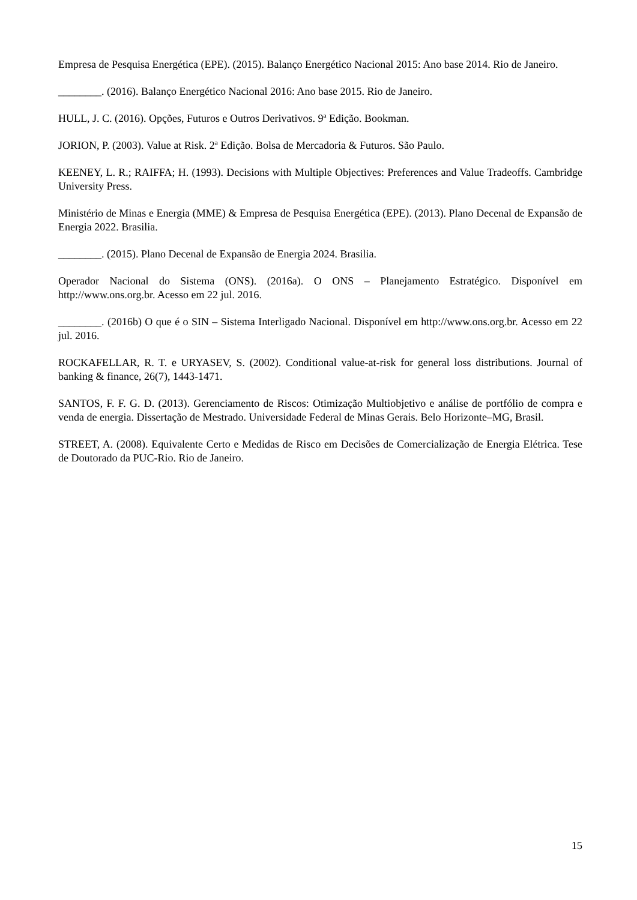Empresa de Pesquisa Energética (EPE). (2015). Balanço Energético Nacional 2015: Ano base 2014. Rio de Janeiro.
________. (2016). Balanço Energético Nacional 2016: Ano base 2015. Rio de Janeiro.
HULL, J. C. (2016). Opções, Futuros e Outros Derivativos. 9ª Edição. Bookman.
JORION, P. (2003). Value at Risk. 2ª Edição. Bolsa de Mercadoria & Futuros. São Paulo.
KEENEY, L. R.; RAIFFA; H. (1993). Decisions with Multiple Objectives: Preferences and Value Tradeoffs. Cambridge University Press.
Ministério de Minas e Energia (MME) & Empresa de Pesquisa Energética (EPE). (2013). Plano Decenal de Expansão de Energia 2022. Brasilia.
________. (2015). Plano Decenal de Expansão de Energia 2024. Brasilia.
Operador Nacional do Sistema (ONS). (2016a). O ONS – Planejamento Estratégico. Disponível em http://www.ons.org.br. Acesso em 22 jul. 2016.
________. (2016b) O que é o SIN – Sistema Interligado Nacional. Disponível em http://www.ons.org.br. Acesso em 22 jul. 2016.
ROCKAFELLAR, R. T. e URYASEV, S. (2002). Conditional value-at-risk for general loss distributions. Journal of banking & finance, 26(7), 1443-1471.
SANTOS, F. F. G. D. (2013). Gerenciamento de Riscos: Otimização Multiobjetivo e análise de portfólio de compra e venda de energia. Dissertação de Mestrado. Universidade Federal de Minas Gerais. Belo Horizonte–MG, Brasil.
STREET, A. (2008). Equivalente Certo e Medidas de Risco em Decisões de Comercialização de Energia Elétrica. Tese de Doutorado da PUC-Rio. Rio de Janeiro.
15